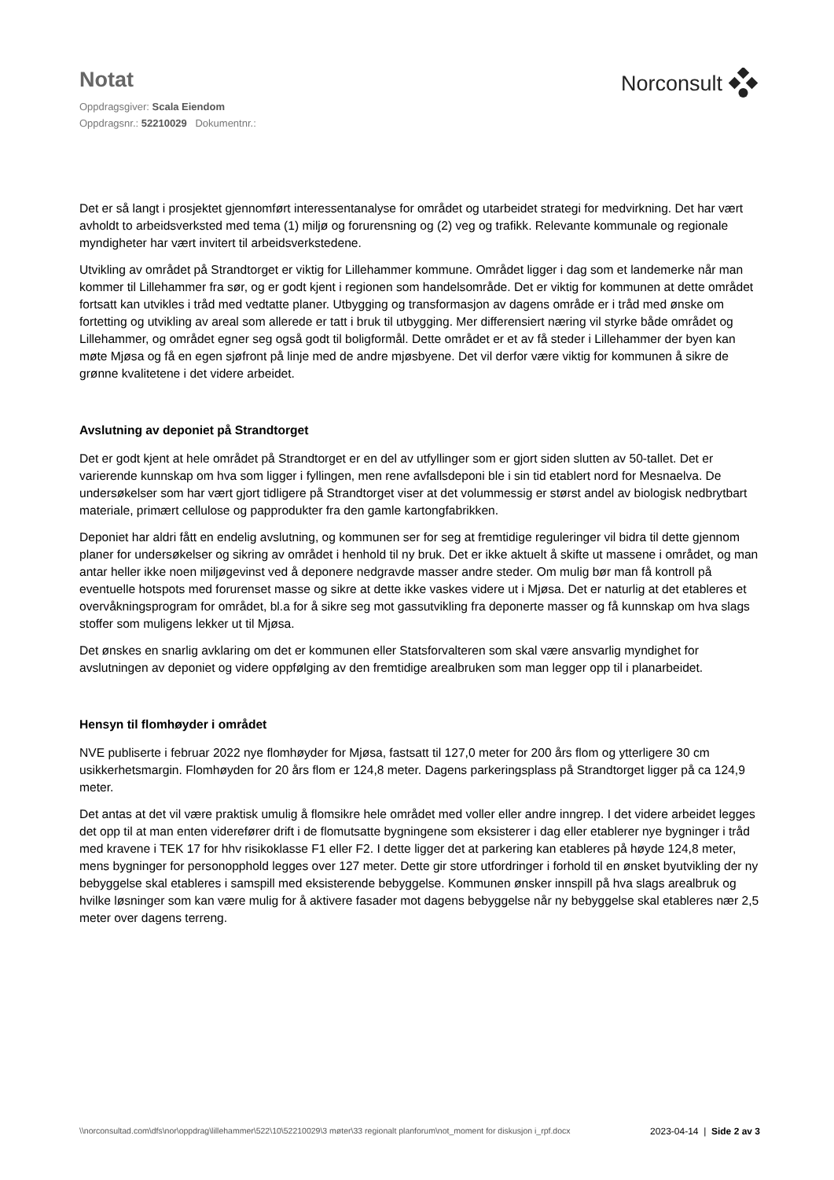Notat
Norconsult
Oppdragsgiver: Scala Eiendom
Oppdragsnr.: 52210029 Dokumentnr.:
Det er så langt i prosjektet gjennomført interessentanalyse for området og utarbeidet strategi for medvirkning. Det har vært avholdt to arbeidsverksted med tema (1) miljø og forurensning og (2) veg og trafikk. Relevante kommunale og regionale myndigheter har vært invitert til arbeidsverkstedene.
Utvikling av området på Strandtorget er viktig for Lillehammer kommune. Området ligger i dag som et landemerke når man kommer til Lillehammer fra sør, og er godt kjent i regionen som handelsområde. Det er viktig for kommunen at dette området fortsatt kan utvikles i tråd med vedtatte planer. Utbygging og transformasjon av dagens område er i tråd med ønske om fortetting og utvikling av areal som allerede er tatt i bruk til utbygging. Mer differensiert næring vil styrke både området og Lillehammer, og området egner seg også godt til boligformål. Dette området er et av få steder i Lillehammer der byen kan møte Mjøsa og få en egen sjøfront på linje med de andre mjøsbyene. Det vil derfor være viktig for kommunen å sikre de grønne kvalitetene i det videre arbeidet.
Avslutning av deponiet på Strandtorget
Det er godt kjent at hele området på Strandtorget er en del av utfyllinger som er gjort siden slutten av 50-tallet. Det er varierende kunnskap om hva som ligger i fyllingen, men rene avfallsdeponi ble i sin tid etablert nord for Mesnaelva. De undersøkelser som har vært gjort tidligere på Strandtorget viser at det volummessig er størst andel av biologisk nedbrytbart materiale, primært cellulose og papprodukter fra den gamle kartongfabrikken.
Deponiet har aldri fått en endelig avslutning, og kommunen ser for seg at fremtidige reguleringer vil bidra til dette gjennom planer for undersøkelser og sikring av området i henhold til ny bruk. Det er ikke aktuelt å skifte ut massene i området, og man antar heller ikke noen miljøgevinst ved å deponere nedgravde masser andre steder. Om mulig bør man få kontroll på eventuelle hotspots med forurenset masse og sikre at dette ikke vaskes videre ut i Mjøsa. Det er naturlig at det etableres et overvåkningsprogram for området, bl.a for å sikre seg mot gassutvikling fra deponerte masser og få kunnskap om hva slags stoffer som muligens lekker ut til Mjøsa.
Det ønskes en snarlig avklaring om det er kommunen eller Statsforvalteren som skal være ansvarlig myndighet for avslutningen av deponiet og videre oppfølging av den fremtidige arealbruken som man legger opp til i planarbeidet.
Hensyn til flomhøyder i området
NVE publiserte i februar 2022 nye flomhøyder for Mjøsa, fastsatt til 127,0 meter for 200 års flom og ytterligere 30 cm usikkerhetsmargin. Flomhøyden for 20 års flom er 124,8 meter. Dagens parkeringsplass på Strandtorget ligger på ca 124,9 meter.
Det antas at det vil være praktisk umulig å flomsikre hele området med voller eller andre inngrep. I det videre arbeidet legges det opp til at man enten viderefører drift i de flomutsatte bygningene som eksisterer i dag eller etablerer nye bygninger i tråd med kravene i TEK 17 for hhv risikoklasse F1 eller F2. I dette ligger det at parkering kan etableres på høyde 124,8 meter, mens bygninger for personopphold legges over 127 meter. Dette gir store utfordringer i forhold til en ønsket byutvikling der ny bebyggelse skal etableres i samspill med eksisterende bebyggelse. Kommunen ønsker innspill på hva slags arealbruk og hvilke løsninger som kan være mulig for å aktivere fasader mot dagens bebyggelse når ny bebyggelse skal etableres nær 2,5 meter over dagens terreng.
\\norconsultad.com\dfs\nor\oppdrag\lillehammer\522\10\52210029\3 møter\33 regionalt planforum\not_moment for diskusjon i_rpf.docx
2023-04-14 | Side 2 av 3